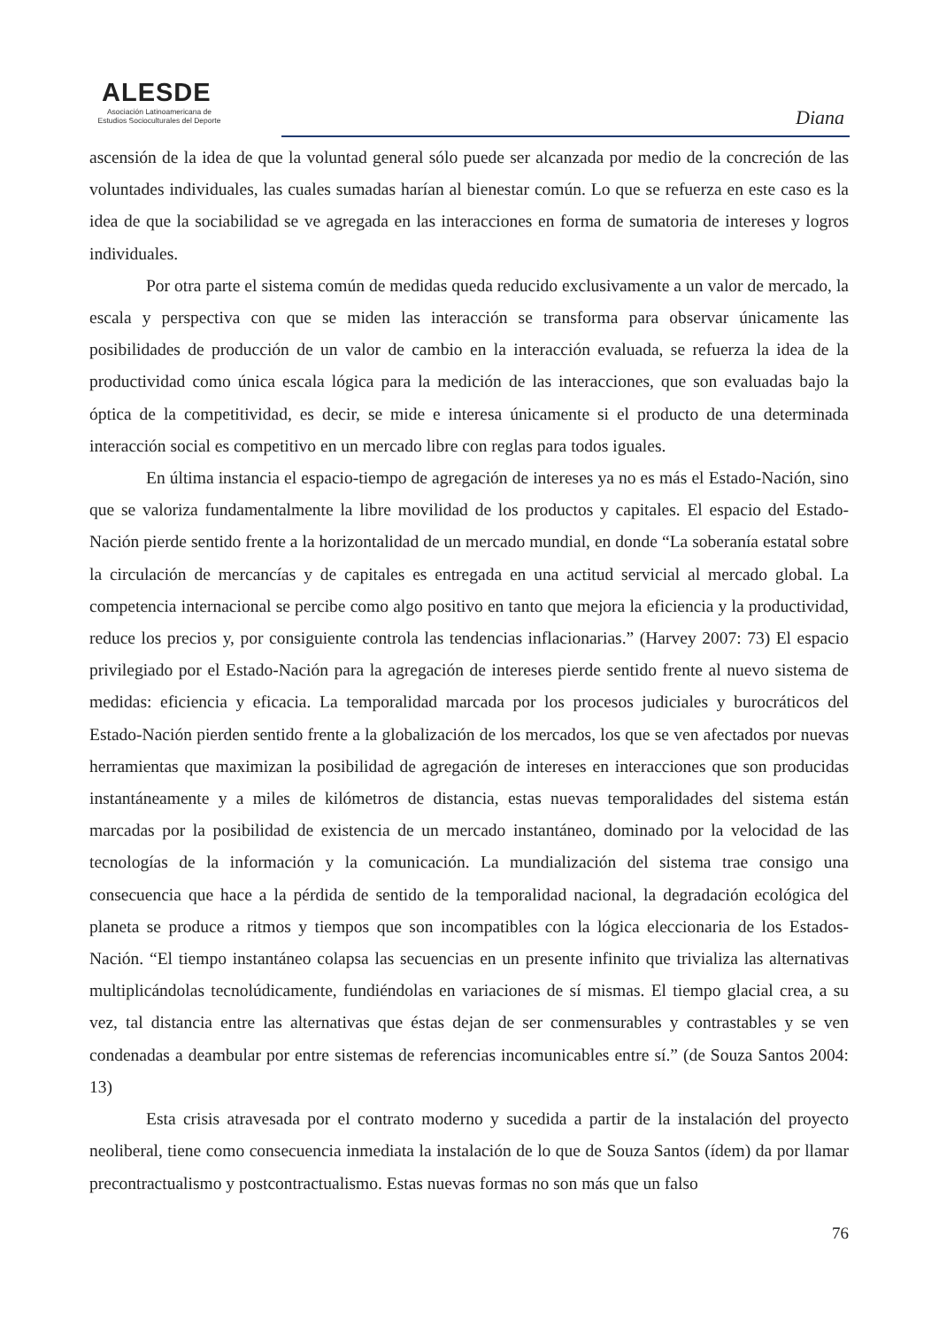ALESDE
Asociación Latinoamericana de
Estudios Socioculturales del Deporte
Diana
ascensión de la idea de que la voluntad general sólo puede ser alcanzada por medio de la concreción de las voluntades individuales, las cuales sumadas harían al bienestar común. Lo que se refuerza en este caso es la idea de que la sociabilidad se ve agregada en las interacciones en forma de sumatoria de intereses y logros individuales.
Por otra parte el sistema común de medidas queda reducido exclusivamente a un valor de mercado, la escala y perspectiva con que se miden las interacción se transforma para observar únicamente las posibilidades de producción de un valor de cambio en la interacción evaluada, se refuerza la idea de la productividad como única escala lógica para la medición de las interacciones, que son evaluadas bajo la óptica de la competitividad, es decir, se mide e interesa únicamente si el producto de una determinada interacción social es competitivo en un mercado libre con reglas para todos iguales.
En última instancia el espacio-tiempo de agregación de intereses ya no es más el Estado-Nación, sino que se valoriza fundamentalmente la libre movilidad de los productos y capitales. El espacio del Estado-Nación pierde sentido frente a la horizontalidad de un mercado mundial, en donde “La soberanía estatal sobre la circulación de mercancías y de capitales es entregada en una actitud servicial al mercado global. La competencia internacional se percibe como algo positivo en tanto que mejora la eficiencia y la productividad, reduce los precios y, por consiguiente controla las tendencias inflacionarias.” (Harvey 2007: 73) El espacio privilegiado por el Estado-Nación para la agregación de intereses pierde sentido frente al nuevo sistema de medidas: eficiencia y eficacia. La temporalidad marcada por los procesos judiciales y burocráticos del Estado-Nación pierden sentido frente a la globalización de los mercados, los que se ven afectados por nuevas herramientas que maximizan la posibilidad de agregación de intereses en interacciones que son producidas instantáneamente y a miles de kilómetros de distancia, estas nuevas temporalidades del sistema están marcadas por la posibilidad de existencia de un mercado instantáneo, dominado por la velocidad de las tecnologías de la información y la comunicación. La mundialización del sistema trae consigo una consecuencia que hace a la pérdida de sentido de la temporalidad nacional, la degradación ecológica del planeta se produce a ritmos y tiempos que son incompatibles con la lógica eleccionaria de los Estados-Nación. “El tiempo instantáneo colapsa las secuencias en un presente infinito que trivializa las alternativas multiplicándolas tecnolúdicamente, fundiéndolas en variaciones de sí mismas. El tiempo glacial crea, a su vez, tal distancia entre las alternativas que éstas dejan de ser conmensurables y contrastables y se ven condenadas a deambular por entre sistemas de referencias incomunicables entre sí.” (de Souza Santos 2004: 13)
Esta crisis atravesada por el contrato moderno y sucedida a partir de la instalación del proyecto neoliberal, tiene como consecuencia inmediata la instalación de lo que de Souza Santos (ídem) da por llamar precontractualismo y postcontractualismo. Estas nuevas formas no son más que un falso
76